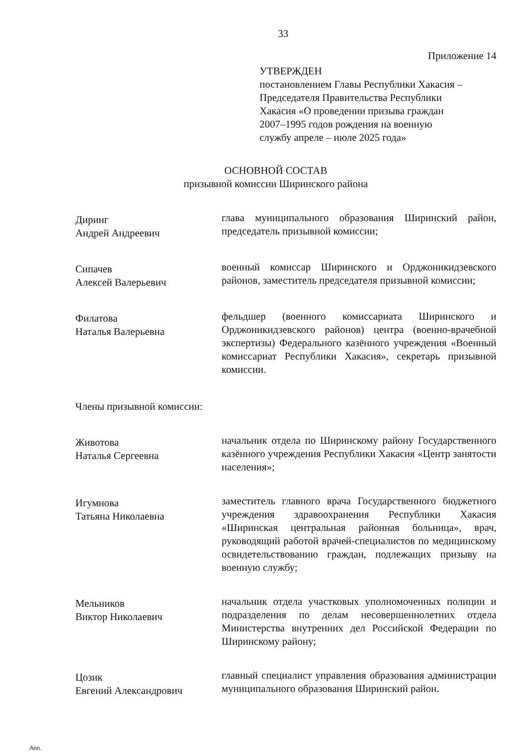33
Приложение 14
УТВЕРЖДЕН
постановлением Главы Республики Хакасия –
Председателя Правительства Республики
Хакасия «О проведении призыва граждан
2007–1995 годов рождения на военную
службу апреле – июле 2025 года»
ОСНОВНОЙ СОСТАВ
призывной комиссии Ширинского района
Диринг
Андрей Андреевич
глава муниципального образования Ширинский район, председатель призывной комиссии;
Сипачев
Алексей Валерьевич
военный комиссар Ширинского и Орджоникидзевского районов, заместитель председателя призывной комиссии;
Филатова
Наталья Валерьевна
фельдшер (военного комиссариата Ширинского и Орджоникидзевского районов) центра (военно-врачебной экспертизы) Федерального казённого учреждения «Военный комиссариат Республики Хакасия», секретарь призывной комиссии.
Члены призывной комиссии:
Животова
Наталья Сергеевна
начальник отдела по Ширинскому району Государственного казённого учреждения Республики Хакасия «Центр занятости населения»;
Игумнова
Татьяна Николаевна
заместитель главного врача Государственного бюджетного учреждения здравоохранения Республики Хакасия «Ширинская центральная районная больница», врач, руководящий работой врачей-специалистов по медицинскому освидетельствованию граждан, подлежащих призыву на военную службу;
Мельников
Виктор Николаевич
начальник отдела участковых уполномоченных полиции и подразделения по делам несовершеннолетних отдела Министерства внутренних дел Российской Федерации по Ширинскому району;
Цозик
Евгений Александрович
главный специалист управления образования администрации муниципального образования Ширинский район.
Апп.